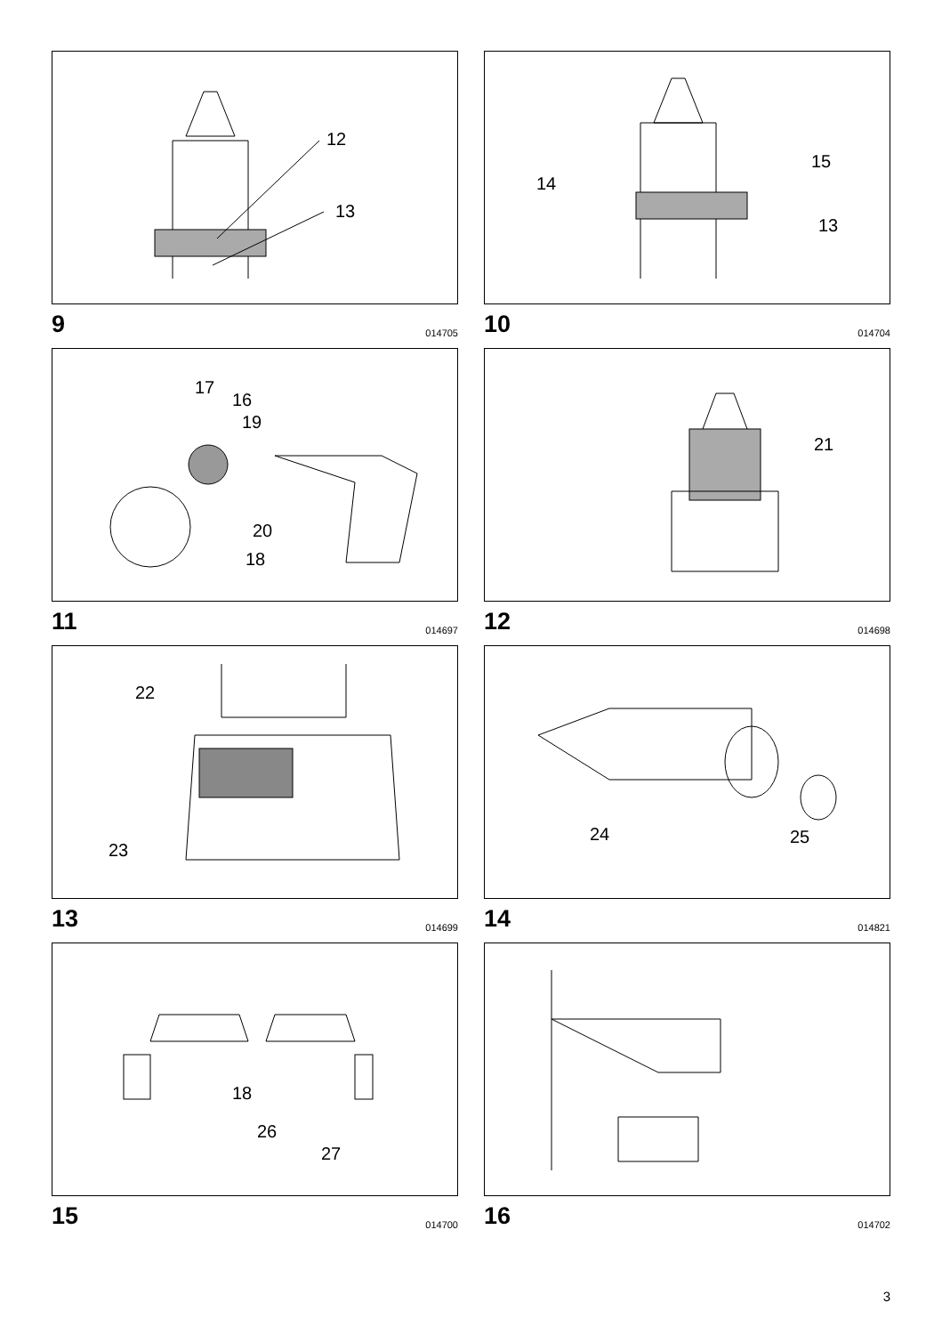12
13
9 014705
14
15
13
10 014704
17
16
19
20
18
11 014697
21
12 014698
22
23
13 014699
24 25
14 014821
18
26
27
15 014700
16 014702
3